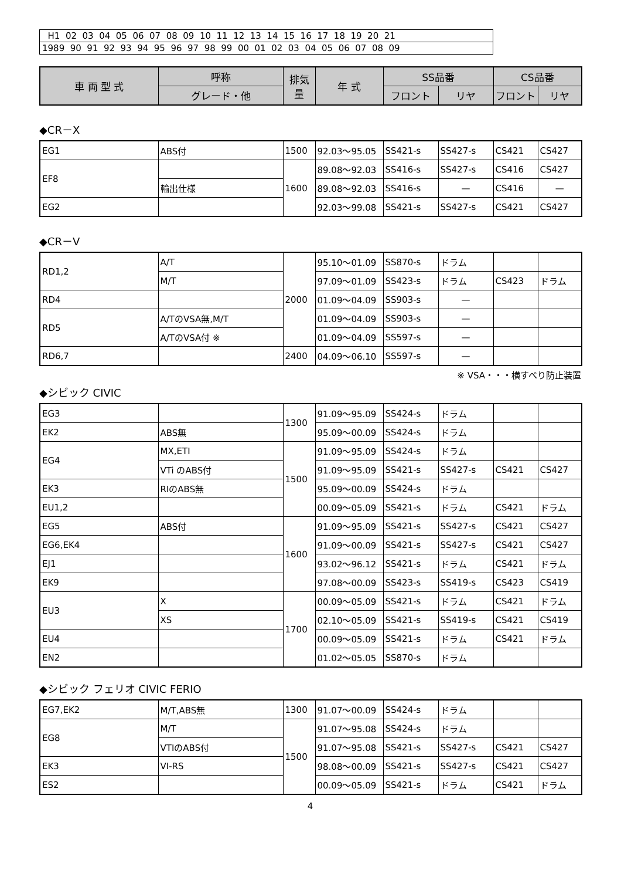| H1 02 03 04 05 06 07 08 09 10 11 12 13 14 15 16 17 18 19 20 21 |
| 1989 90 91 92 93 94 95 96 97 98 99 00 01 02 03 04 05 06 07 08 09 |
| 車 両 型 式 | 呼称 | 排気量 | 年 式 | SS品番 | | CS品番 | |
| --- | --- | --- | --- | --- | --- | --- | --- |
| | グレード・他 | | | フロント | リヤ | フロント | リヤ |
◆CR－X
| EG1 | ABS付 | 1500 | 92.03～95.05 | SS421-s | SS427-s | CS421 | CS427 |
| EF8 | | 1600 | 89.08～92.03 | SS416-s | SS427-s | CS416 | CS427 |
| | 輸出仕様 | | 89.08～92.03 | SS416-s | — | CS416 | — |
| EG2 | | | 92.03～99.08 | SS421-s | SS427-s | CS421 | CS427 |
◆CR－V
| RD1,2 | A/T | 2000 | 95.10～01.09 | SS870-s | ドラム | | |
| | M/T | | 97.09～01.09 | SS423-s | ドラム | CS423 | ドラム |
| RD4 | | | 01.09～04.09 | SS903-s | — | | |
| RD5 | A/TのVSA無,M/T | | 01.09～04.09 | SS903-s | — | | |
| | A/TのVSA付 ※ | | 01.09～04.09 | SS597-s | — | | |
| RD6,7 | | 2400 | 04.09～06.10 | SS597-s | — | | |
※ VSA・・・横すべり防止装置
◆シビック CIVIC
| EG3 | | 1300 | 91.09～95.09 | SS424-s | ドラム | | |
| EK2 | ABS無 | | 95.09～00.09 | SS424-s | ドラム | | |
| EG4 | MX,ETI | 1500 | 91.09～95.09 | SS424-s | ドラム | | |
| | VTi のABS付 | | 91.09～95.09 | SS421-s | SS427-s | CS421 | CS427 |
| EK3 | RIのABS無 | | 95.09～00.09 | SS424-s | ドラム | | |
| EU1,2 | | | 00.09～05.09 | SS421-s | ドラム | CS421 | ドラム |
| EG5 | ABS付 | 1600 | 91.09～95.09 | SS421-s | SS427-s | CS421 | CS427 |
| EG6,EK4 | | | 91.09～00.09 | SS421-s | SS427-s | CS421 | CS427 |
| EJ1 | | | 93.02～96.12 | SS421-s | ドラム | CS421 | ドラム |
| EK9 | | | 97.08～00.09 | SS423-s | SS419-s | CS423 | CS419 |
| EU3 | X | 1700 | 00.09～05.09 | SS421-s | ドラム | CS421 | ドラム |
| | XS | | 02.10～05.09 | SS421-s | SS419-s | CS421 | CS419 |
| EU4 | | | 00.09～05.09 | SS421-s | ドラム | CS421 | ドラム |
| EN2 | | | 01.02～05.05 | SS870-s | ドラム | | |
◆シビック フェリオ CIVIC FERIO
| EG7,EK2 | M/T,ABS無 | 1300 | 91.07～00.09 | SS424-s | ドラム | | |
| EG8 | M/T | 1500 | 91.07～95.08 | SS424-s | ドラム | | |
| | VTIのABS付 | | 91.07～95.08 | SS421-s | SS427-s | CS421 | CS427 |
| EK3 | VI-RS | | 98.08～00.09 | SS421-s | SS427-s | CS421 | CS427 |
| ES2 | | | 00.09～05.09 | SS421-s | ドラム | CS421 | ドラム |
4